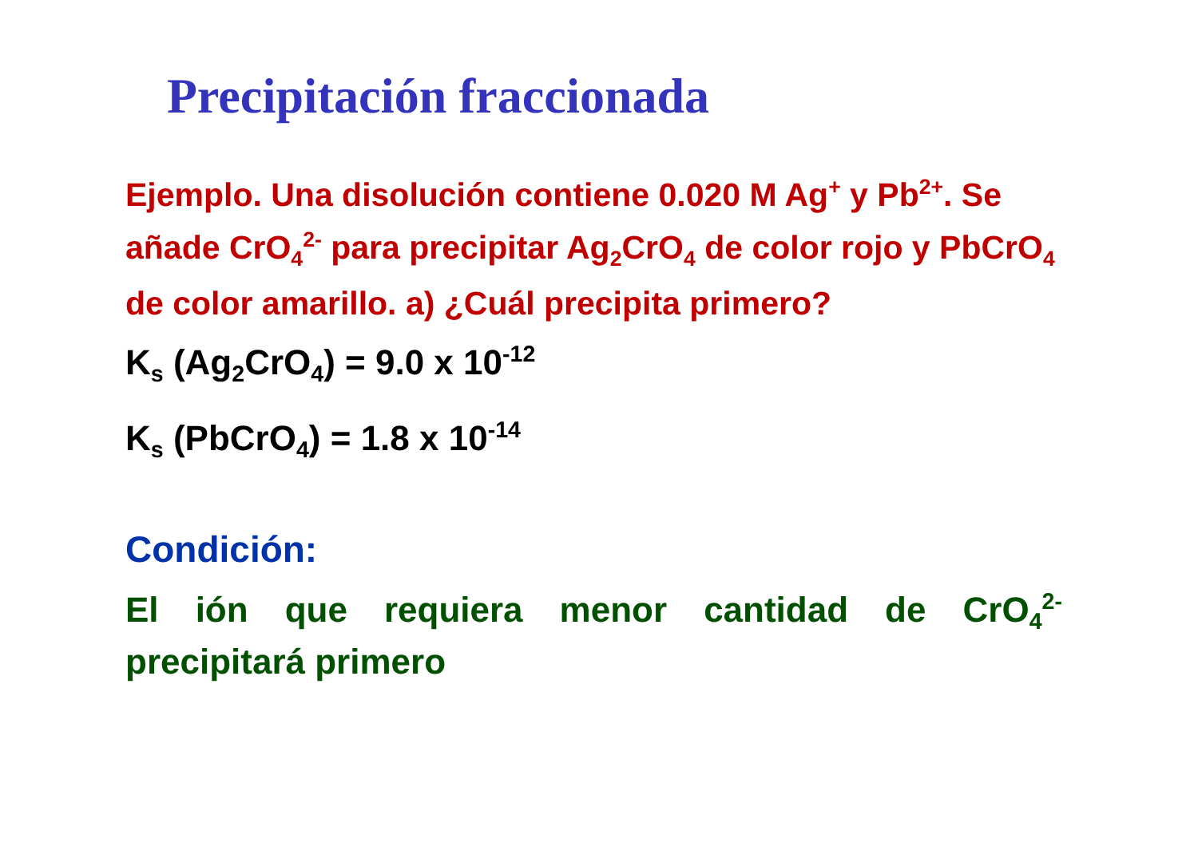Precipitación fraccionada
Ejemplo. Una disolución contiene 0.020 M Ag<sup>+</sup> y Pb<sup>2+</sup>. Se añade CrO<sub>4</sub><sup>2-</sup> para precipitar Ag<sub>2</sub>CrO<sub>4</sub> de color rojo y PbCrO<sub>4</sub> de color amarillo. a) ¿Cuál precipita primero?
K<sub>s</sub> (Ag<sub>2</sub>CrO<sub>4</sub>) = 9.0 x 10<sup>-12</sup>
K<sub>s</sub> (PbCrO<sub>4</sub>) = 1.8 x 10<sup>-14</sup>
Condición:
El ión que requiera menor cantidad de CrO<sub>4</sub><sup>2-</sup> precipitará primero